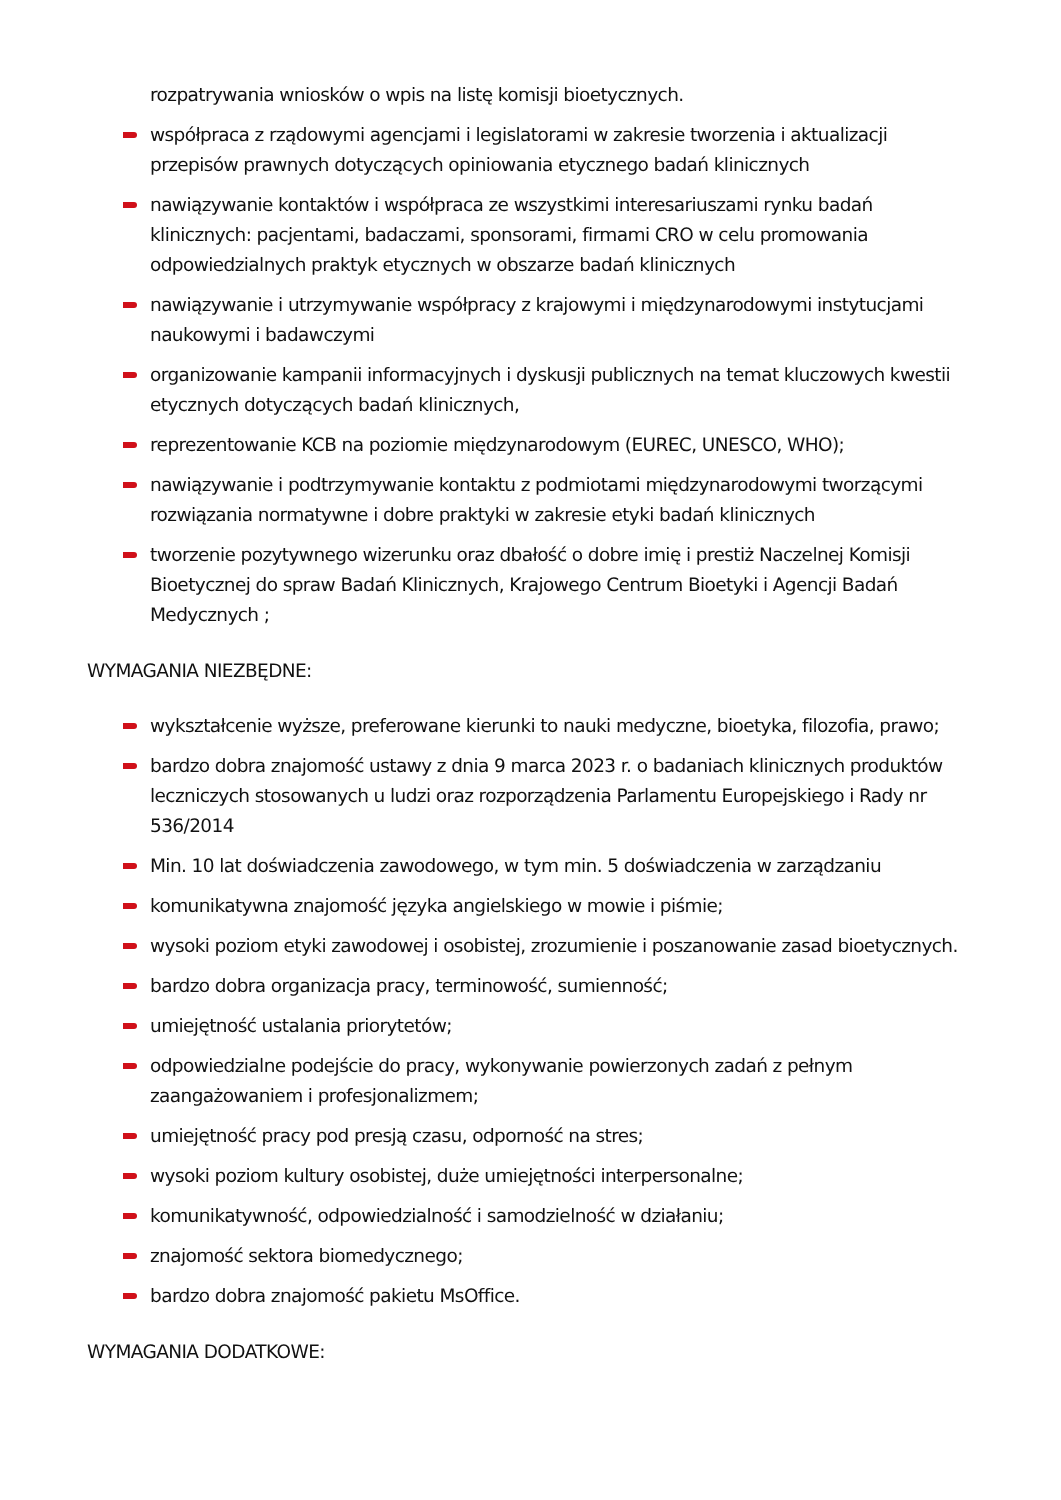rozpatrywania wniosków o wpis na listę komisji bioetycznych.
współpraca z rządowymi agencjami i legislatorami w zakresie tworzenia i aktualizacji przepisów prawnych dotyczących opiniowania etycznego badań klinicznych
nawiązywanie kontaktów i współpraca ze wszystkimi interesariuszami rynku badań klinicznych: pacjentami, badaczami, sponsorami, firmami CRO w celu promowania odpowiedzialnych praktyk etycznych w obszarze badań klinicznych
nawiązywanie i utrzymywanie współpracy z krajowymi i międzynarodowymi instytucjami naukowymi i badawczymi
organizowanie kampanii informacyjnych i dyskusji publicznych na temat kluczowych kwestii etycznych dotyczących badań klinicznych,
reprezentowanie KCB na poziomie międzynarodowym (EUREC, UNESCO, WHO);
nawiązywanie i podtrzymywanie kontaktu z podmiotami międzynarodowymi tworzącymi rozwiązania normatywne i dobre praktyki w zakresie etyki badań klinicznych
tworzenie pozytywnego wizerunku oraz dbałość o dobre imię i prestiż Naczelnej Komisji Bioetycznej do spraw Badań Klinicznych, Krajowego Centrum Bioetyki i Agencji Badań Medycznych ;
WYMAGANIA NIEZBĘDNE:
wykształcenie wyższe, preferowane kierunki to nauki medyczne, bioetyka, filozofia, prawo;
bardzo dobra znajomość ustawy z dnia 9 marca 2023 r. o badaniach klinicznych produktów leczniczych stosowanych u ludzi oraz rozporządzenia Parlamentu Europejskiego i Rady nr 536/2014
Min. 10 lat doświadczenia zawodowego, w tym min. 5 doświadczenia w zarządzaniu
komunikatywna znajomość języka angielskiego w mowie i piśmie;
wysoki poziom etyki zawodowej i osobistej, zrozumienie i poszanowanie zasad bioetycznych.
bardzo dobra organizacja pracy, terminowość, sumienność;
umiejętność ustalania priorytetów;
odpowiedzialne podejście do pracy, wykonywanie powierzonych zadań z pełnym zaangażowaniem i profesjonalizmem;
umiejętność pracy pod presją czasu, odporność na stres;
wysoki poziom kultury osobistej, duże umiejętności interpersonalne;
komunikatywność, odpowiedzialność i samodzielność w działaniu;
znajomość sektora biomedycznego;
bardzo dobra znajomość pakietu MsOffice.
WYMAGANIA DODATKOWE: